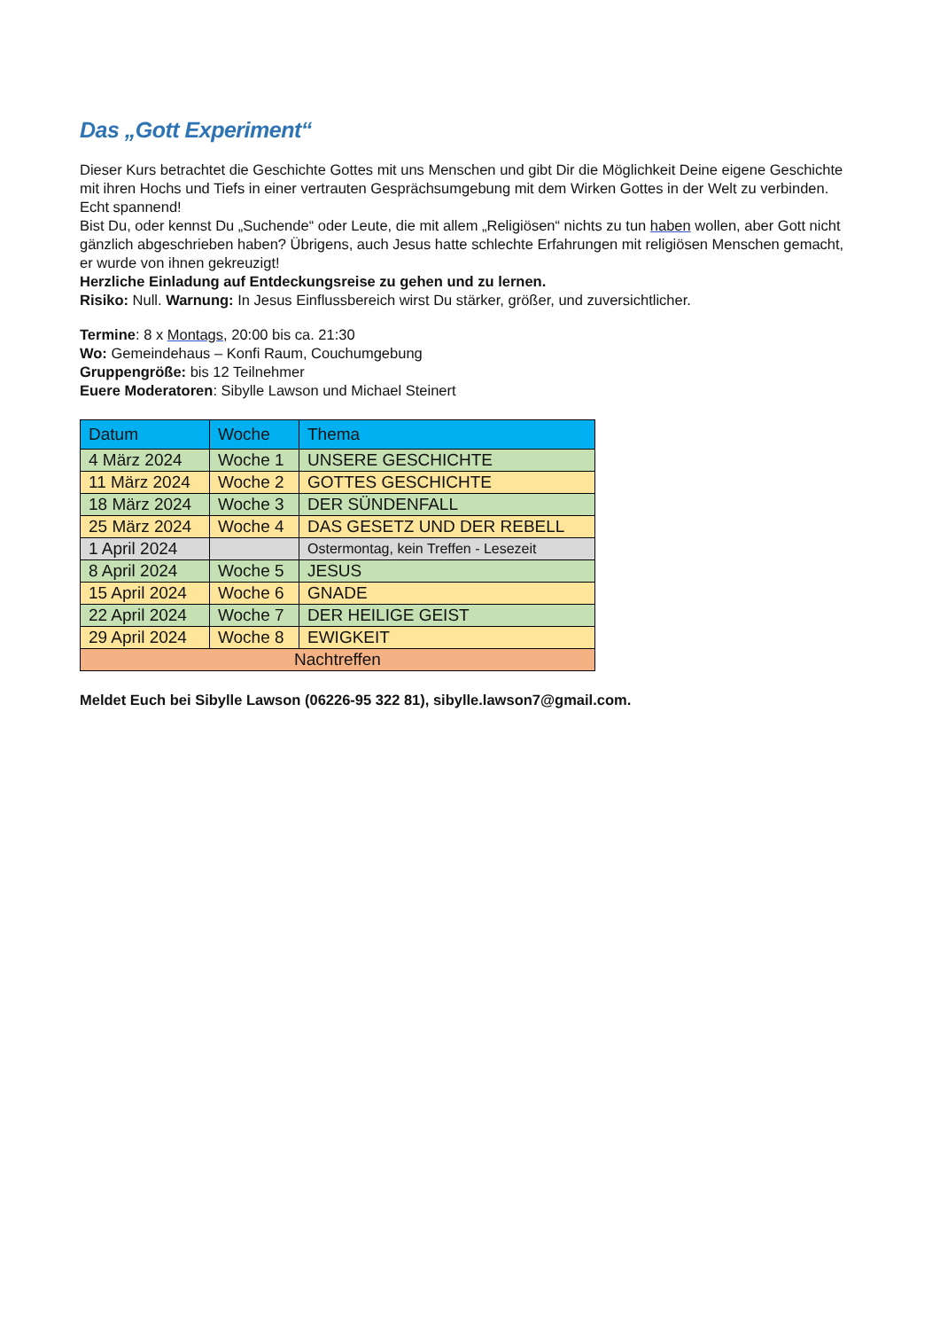Das „Gott Experiment“
Dieser Kurs betrachtet die Geschichte Gottes mit uns Menschen und gibt Dir die Möglichkeit Deine eigene Geschichte mit ihren Hochs und Tiefs in einer vertrauten Gesprächsumgebung mit dem Wirken Gottes in der Welt zu verbinden. Echt spannend!
Bist Du, oder kennst Du „Suchende“ oder Leute, die mit allem „Religiösen“ nichts zu tun haben wollen, aber Gott nicht gänzlich abgeschrieben haben? Übrigens, auch Jesus hatte schlechte Erfahrungen mit religiösen Menschen gemacht, er wurde von ihnen gekreuzigt!
Herzliche Einladung auf Entdeckungsreise zu gehen und zu lernen.
Risiko: Null. Warnung: In Jesus Einflussbereich wirst Du stärker, größer, und zuversichtlicher.
Termine: 8 x Montags, 20:00 bis ca. 21:30
Wo: Gemeindehaus – Konfi Raum, Couchumgebung
Gruppengröße: bis 12 Teilnehmer
Euere Moderatoren: Sibylle Lawson und Michael Steinert
| Datum | Woche | Thema |
| --- | --- | --- |
| 4 März 2024 | Woche 1 | UNSERE GESCHICHTE |
| 11 März 2024 | Woche 2 | GOTTES GESCHICHTE |
| 18 März 2024 | Woche 3 | DER SÜNDENFALL |
| 25 März 2024 | Woche 4 | DAS GESETZ UND DER REBELL |
| 1 April 2024 | | Ostermontag, kein Treffen - Lesezeit |
| 8 April 2024 | Woche 5 | JESUS |
| 15 April 2024 | Woche 6 | GNADE |
| 22 April 2024 | Woche 7 | DER HEILIGE GEIST |
| 29 April 2024 | Woche 8 | EWIGKEIT |
| Nachtreffen | | |
Meldet Euch bei Sibylle Lawson (06226-95 322 81), sibylle.lawson7@gmail.com.